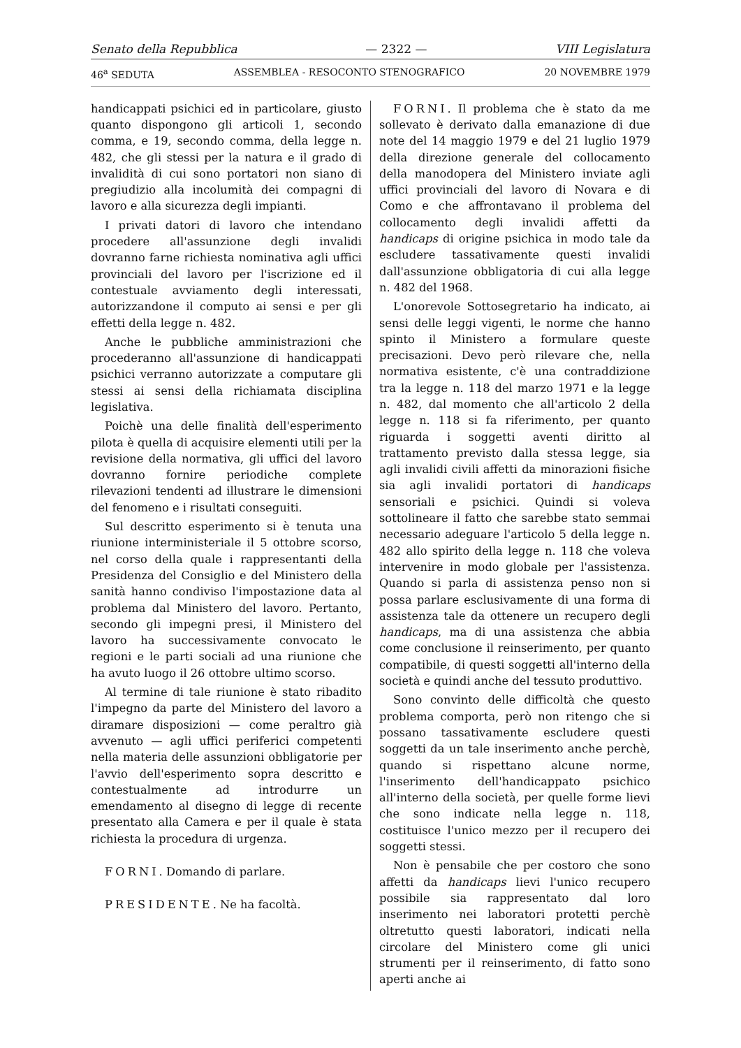Senato della Repubblica — 2322 — VIII Legislatura
46<sup>a</sup> SEDUTA ASSEMBLEA - RESOCONTO STENOGRAFICO 20 NOVEMBRE 1979
handicappati psichici ed in particolare, giusto quanto dispongono gli articoli 1, secondo comma, e 19, secondo comma, della legge n. 482, che gli stessi per la natura e il grado di invalidità di cui sono portatori non siano di pregiudizio alla incolumità dei compagni di lavoro e alla sicurezza degli impianti.
I privati datori di lavoro che intendano procedere all'assunzione degli invalidi dovranno farne richiesta nominativa agli uffici provinciali del lavoro per l'iscrizione ed il contestuale avviamento degli interessati, autorizzandone il computo ai sensi e per gli effetti della legge n. 482.
Anche le pubbliche amministrazioni che procederanno all'assunzione di handicappati psichici verranno autorizzate a computare gli stessi ai sensi della richiamata disciplina legislativa.
Poichè una delle finalità dell'esperimento pilota è quella di acquisire elementi utili per la revisione della normativa, gli uffici del lavoro dovranno fornire periodiche complete rilevazioni tendenti ad illustrare le dimensioni del fenomeno e i risultati conseguiti.
Sul descritto esperimento si è tenuta una riunione interministeriale il 5 ottobre scorso, nel corso della quale i rappresentanti della Presidenza del Consiglio e del Ministero della sanità hanno condiviso l'impostazione data al problema dal Ministero del lavoro. Pertanto, secondo gli impegni presi, il Ministero del lavoro ha successivamente convocato le regioni e le parti sociali ad una riunione che ha avuto luogo il 26 ottobre ultimo scorso.
Al termine di tale riunione è stato ribadito l'impegno da parte del Ministero del lavoro a diramare disposizioni — come peraltro già avvenuto — agli uffici periferici competenti nella materia delle assunzioni obbligatorie per l'avvio dell'esperimento sopra descritto e contestualmente ad introdurre un emendamento al disegno di legge di recente presentato alla Camera e per il quale è stata richiesta la procedura di urgenza.
FORNI. Domando di parlare.
PRESIDENTE. Ne ha facoltà.
FORNI. Il problema che è stato da me sollevato è derivato dalla emanazione di due note del 14 maggio 1979 e del 21 luglio 1979 della direzione generale del collocamento della manodopera del Ministero inviate agli uffici provinciali del lavoro di Novara e di Como e che affrontavano il problema del collocamento degli invalidi affetti da handicaps di origine psichica in modo tale da escludere tassativamente questi invalidi dall'assunzione obbligatoria di cui alla legge n. 482 del 1968.
L'onorevole Sottosegretario ha indicato, ai sensi delle leggi vigenti, le norme che hanno spinto il Ministero a formulare queste precisazioni. Devo però rilevare che, nella normativa esistente, c'è una contraddizione tra la legge n. 118 del marzo 1971 e la legge n. 482, dal momento che all'articolo 2 della legge n. 118 si fa riferimento, per quanto riguarda i soggetti aventi diritto al trattamento previsto dalla stessa legge, sia agli invalidi civili affetti da minorazioni fisiche sia agli invalidi portatori di handicaps sensoriali e psichici. Quindi si voleva sottolineare il fatto che sarebbe stato semmai necessario adeguare l'articolo 5 della legge n. 482 allo spirito della legge n. 118 che voleva intervenire in modo globale per l'assistenza. Quando si parla di assistenza penso non si possa parlare esclusivamente di una forma di assistenza tale da ottenere un recupero degli handicaps, ma di una assistenza che abbia come conclusione il reinserimento, per quanto compatibile, di questi soggetti all'interno della società e quindi anche del tessuto produttivo.
Sono convinto delle difficoltà che questo problema comporta, però non ritengo che si possano tassativamente escludere questi soggetti da un tale inserimento anche perchè, quando si rispettano alcune norme, l'inserimento dell'handicappato psichico all'interno della società, per quelle forme lievi che sono indicate nella legge n. 118, costituisce l'unico mezzo per il recupero dei soggetti stessi.
Non è pensabile che per costoro che sono affetti da handicaps lievi l'unico recupero possibile sia rappresentato dal loro inserimento nei laboratori protetti perchè oltretutto questi laboratori, indicati nella circolare del Ministero come gli unici strumenti per il reinserimento, di fatto sono aperti anche ai